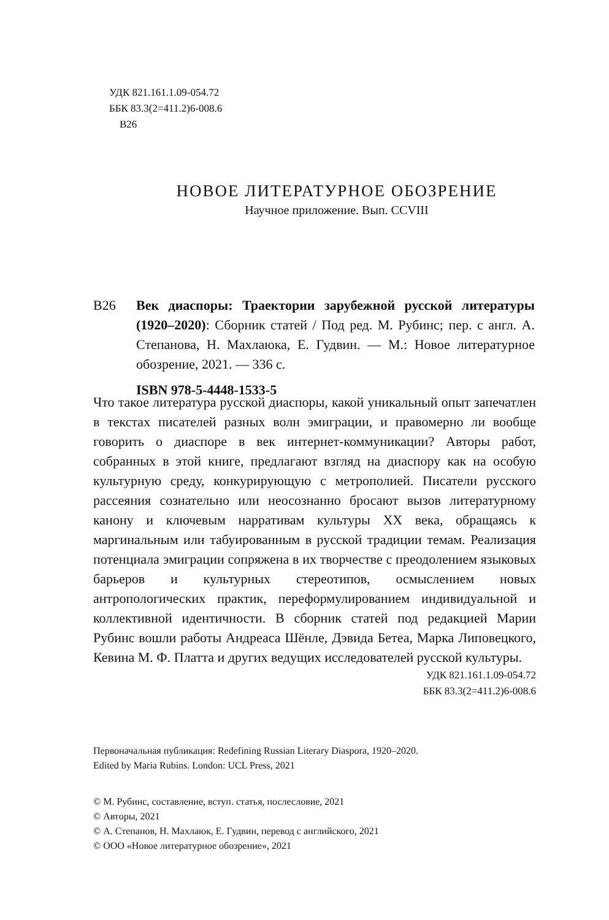УДК 821.161.1.09-054.72
ББК 83.3(2=411.2)6-008.6
В26
НОВОЕ ЛИТЕРАТУРНОЕ ОБОЗРЕНИЕ
Научное приложение. Вып. CCVIII
В26
Век диаспоры: Траектории зарубежной русской литературы (1920–2020): Сборник статей / Под ред. М. Рубинс; пер. с англ. А. Степанова, Н. Махлаюка, Е. Гудвин. — М.: Новое литературное обозрение, 2021. — 336 с.
ISBN 978-5-4448-1533-5
Что такое литература русской диаспоры, какой уникальный опыт запечатлен в текстах писателей разных волн эмиграции, и правомерно ли вообще говорить о диаспоре в век интернет-коммуникации? Авторы работ, собранных в этой книге, предлагают взгляд на диаспору как на особую культурную среду, конкурирующую с метрополией. Писатели русского рассеяния сознательно или неосознанно бросают вызов литературному канону и ключевым нарративам культуры XX века, обращаясь к маргинальным или табуированным в русской традиции темам. Реализация потенциала эмиграции сопряжена в их творчестве с преодолением языковых барьеров и культурных стереотипов, осмыслением новых антропологических практик, переформулированием индивидуальной и коллективной идентичности. В сборник статей под редакцией Марии Рубинс вошли работы Андреаса Шёнле, Дэвида Бетеа, Марка Липовецкого, Кевина М. Ф. Платта и других ведущих исследователей русской культуры.
УДК 821.161.1.09-054.72
ББК 83.3(2=411.2)6-008.6
Первоначальная публикация: Redefining Russian Literary Diaspora, 1920–2020.
Edited by Maria Rubins. London: UCL Press, 2021
© М. Рубинс, составление, вступ. статья, послесловие, 2021
© Авторы, 2021
© А. Степанов, Н. Махлаюк, Е. Гудвин, перевод с английского, 2021
© ООО «Новое литературное обозрение», 2021